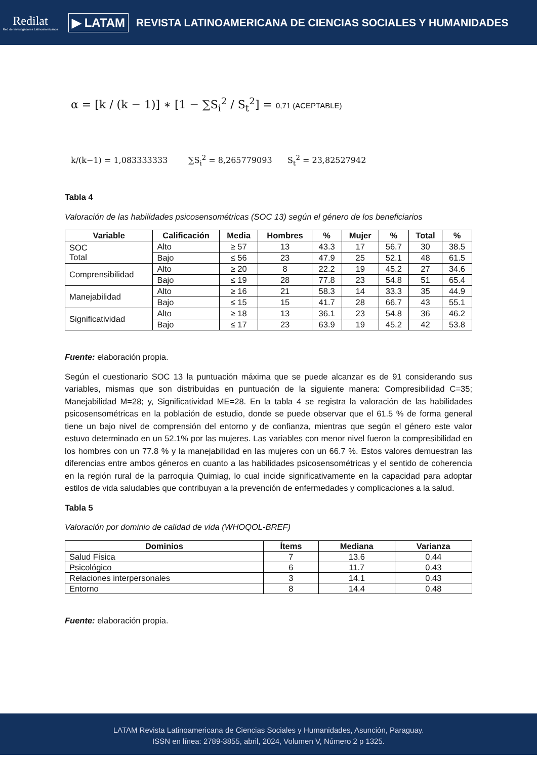Redilat
Red de Investigadores Latinoamericanos
▶ LATAM
REVISTA LATINOAMERICANA DE CIENCIAS SOCIALES Y HUMANIDADES
α = [k / (k − 1)] ∗ [1 − ∑S<sub>i</sub><sup>2</sup> / S<sub>t</sub><sup>2</sup>] = 0,71 (ACEPTABLE)
k/(k−1) = 1,083333333 ∑S<sub>i</sub><sup>2</sup> = 8,265779093 S<sub>t</sub><sup>2</sup> = 23,82527942
Tabla 4
Valoración de las habilidades psicosensométricas (SOC 13) según el género de los beneficiarios
| Variable | Calificación | Media | Hombres | % | Mujer | % | Total | % |
| --- | --- | --- | --- | --- | --- | --- | --- | --- |
| SOC Total | Alto | ≥ 57 | 13 | 43.3 | 17 | 56.7 | 30 | 38.5 |
| | Bajo | ≤ 56 | 23 | 47.9 | 25 | 52.1 | 48 | 61.5 |
| Comprensibilidad | Alto | ≥ 20 | 8 | 22.2 | 19 | 45.2 | 27 | 34.6 |
| | Bajo | ≤ 19 | 28 | 77.8 | 23 | 54.8 | 51 | 65.4 |
| Manejabilidad | Alto | ≥ 16 | 21 | 58.3 | 14 | 33.3 | 35 | 44.9 |
| | Bajo | ≤ 15 | 15 | 41.7 | 28 | 66.7 | 43 | 55.1 |
| Significatividad | Alto | ≥ 18 | 13 | 36.1 | 23 | 54.8 | 36 | 46.2 |
| | Bajo | ≤ 17 | 23 | 63.9 | 19 | 45.2 | 42 | 53.8 |
Fuente: elaboración propia.
Según el cuestionario SOC 13 la puntuación máxima que se puede alcanzar es de 91 considerando sus variables, mismas que son distribuidas en puntuación de la siguiente manera: Compresibilidad C=35; Manejabilidad M=28; y, Significatividad ME=28. En la tabla 4 se registra la valoración de las habilidades psicosensométricas en la población de estudio, donde se puede observar que el 61.5 % de forma general tiene un bajo nivel de comprensión del entorno y de confianza, mientras que según el género este valor estuvo determinado en un 52.1% por las mujeres. Las variables con menor nivel fueron la compresibilidad en los hombres con un 77.8 % y la manejabilidad en las mujeres con un 66.7 %. Estos valores demuestran las diferencias entre ambos géneros en cuanto a las habilidades psicosensométricas y el sentido de coherencia en la región rural de la parroquia Quimiag, lo cual incide significativamente en la capacidad para adoptar estilos de vida saludables que contribuyan a la prevención de enfermedades y complicaciones a la salud.
Tabla 5
Valoración por dominio de calidad de vida (WHOQOL-BREF)
| Dominios | Ítems | Mediana | Varianza |
| --- | --- | --- | --- |
| Salud Física | 7 | 13.6 | 0.44 |
| Psicológico | 6 | 11.7 | 0.43 |
| Relaciones interpersonales | 3 | 14.1 | 0.43 |
| Entorno | 8 | 14.4 | 0.48 |
Fuente: elaboración propia.
LATAM Revista Latinoamericana de Ciencias Sociales y Humanidades, Asunción, Paraguay.
ISSN en línea: 2789-3855, abril, 2024, Volumen V, Número 2 p 1325.